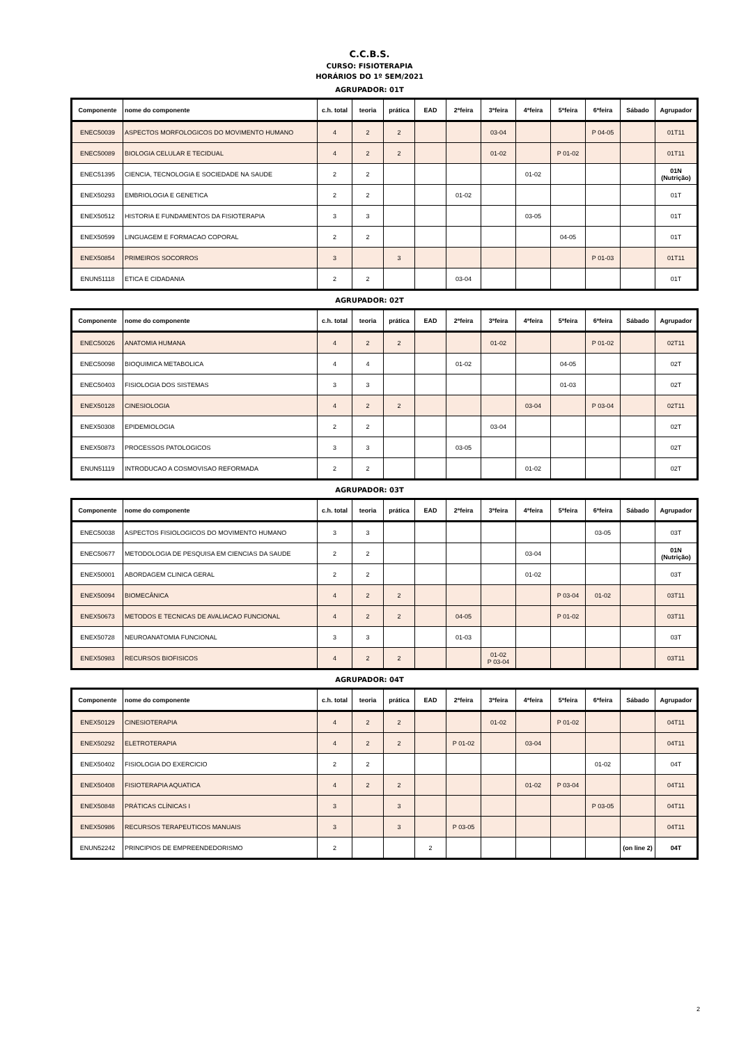C.C.B.S.
CURSO: FISIOTERAPIA
HORÁRIOS DO 1º SEM/2021
AGRUPADOR: 01T
| Componente | nome do componente | c.h. total | teoria | prática | EAD | 2ªfeira | 3ªfeira | 4ªfeira | 5ªfeira | 6ªfeira | Sábado | Agrupador |
| --- | --- | --- | --- | --- | --- | --- | --- | --- | --- | --- | --- | --- |
| ENEC50039 | ASPECTOS MORFOLOGICOS DO MOVIMENTO HUMANO | 4 | 2 | 2 | | | 03-04 | | | P 04-05 | | 01T11 |
| ENEC50089 | BIOLOGIA CELULAR E TECIDUAL | 4 | 2 | 2 | | | 01-02 | | P 01-02 | | | 01T11 |
| ENEC51395 | CIENCIA, TECNOLOGIA E SOCIEDADE NA SAUDE | 2 | 2 | | | | | 01-02 | | | | 01N (Nutrição) |
| ENEX50293 | EMBRIOLOGIA E GENETICA | 2 | 2 | | | 01-02 | | | | | | 01T |
| ENEX50512 | HISTORIA E FUNDAMENTOS DA FISIOTERAPIA | 3 | 3 | | | | | 03-05 | | | | 01T |
| ENEX50599 | LINGUAGEM E FORMACAO COPORAL | 2 | 2 | | | | | | 04-05 | | | 01T |
| ENEX50854 | PRIMEIROS SOCORROS | 3 | | 3 | | | | | | P 01-03 | | 01T11 |
| ENUN51118 | ETICA E CIDADANIA | 2 | 2 | | | 03-04 | | | | | | 01T |
AGRUPADOR: 02T
| Componente | nome do componente | c.h. total | teoria | prática | EAD | 2ªfeira | 3ªfeira | 4ªfeira | 5ªfeira | 6ªfeira | Sábado | Agrupador |
| --- | --- | --- | --- | --- | --- | --- | --- | --- | --- | --- | --- | --- |
| ENEC50026 | ANATOMIA HUMANA | 4 | 2 | 2 | | | 01-02 | | | P 01-02 | | 02T11 |
| ENEC50098 | BIOQUIMICA METABOLICA | 4 | 4 | | | 01-02 | | | 04-05 | | | 02T |
| ENEC50403 | FISIOLOGIA DOS SISTEMAS | 3 | 3 | | | | | | 01-03 | | | 02T |
| ENEX50128 | CINESIOLOGIA | 4 | 2 | 2 | | | | 03-04 | | P 03-04 | | 02T11 |
| ENEX50308 | EPIDEMIOLOGIA | 2 | 2 | | | | 03-04 | | | | | 02T |
| ENEX50873 | PROCESSOS PATOLOGICOS | 3 | 3 | | | 03-05 | | | | | | 02T |
| ENUN51119 | INTRODUCAO A COSMOVISAO REFORMADA | 2 | 2 | | | | | 01-02 | | | | 02T |
AGRUPADOR: 03T
| Componente | nome do componente | c.h. total | teoria | prática | EAD | 2ªfeira | 3ªfeira | 4ªfeira | 5ªfeira | 6ªfeira | Sábado | Agrupador |
| --- | --- | --- | --- | --- | --- | --- | --- | --- | --- | --- | --- | --- |
| ENEC50038 | ASPECTOS FISIOLOGICOS DO MOVIMENTO HUMANO | 3 | 3 | | | | | | | 03-05 | | 03T |
| ENEC50677 | METODOLOGIA DE PESQUISA EM CIENCIAS DA SAUDE | 2 | 2 | | | | | 03-04 | | | | 01N (Nutrição) |
| ENEX50001 | ABORDAGEM CLINICA GERAL | 2 | 2 | | | | | 01-02 | | | | 03T |
| ENEX50094 | BIOMECÂNICA | 4 | 2 | 2 | | | | | P 03-04 | 01-02 | | 03T11 |
| ENEX50673 | METODOS E TECNICAS DE AVALIACAO FUNCIONAL | 4 | 2 | 2 | | 04-05 | | | P 01-02 | | | 03T11 |
| ENEX50728 | NEUROANATOMIA FUNCIONAL | 3 | 3 | | | 01-03 | | | | | | 03T |
| ENEX50983 | RECURSOS BIOFISICOS | 4 | 2 | 2 | | | 01-02 P 03-04 | | | | | 03T11 |
AGRUPADOR: 04T
| Componente | nome do componente | c.h. total | teoria | prática | EAD | 2ªfeira | 3ªfeira | 4ªfeira | 5ªfeira | 6ªfeira | Sábado | Agrupador |
| --- | --- | --- | --- | --- | --- | --- | --- | --- | --- | --- | --- | --- |
| ENEX50129 | CINESIOTERAPIA | 4 | 2 | 2 | | | 01-02 | | P 01-02 | | | 04T11 |
| ENEX50292 | ELETROTERAPIA | 4 | 2 | 2 | | P 01-02 | | 03-04 | | | | 04T11 |
| ENEX50402 | FISIOLOGIA DO EXERCICIO | 2 | 2 | | | | | | | 01-02 | | 04T |
| ENEX50408 | FISIOTERAPIA AQUATICA | 4 | 2 | 2 | | | | 01-02 | P 03-04 | | | 04T11 |
| ENEX50848 | PRÁTICAS CLÍNICAS I | 3 | | 3 | | | | | | P 03-05 | | 04T11 |
| ENEX50986 | RECURSOS TERAPEUTICOS MANUAIS | 3 | | 3 | | P 03-05 | | | | | | 04T11 |
| ENUN52242 | PRINCIPIOS DE EMPREENDEDORISMO | 2 | | | 2 | | | | | | (on line 2) | 04T |
2